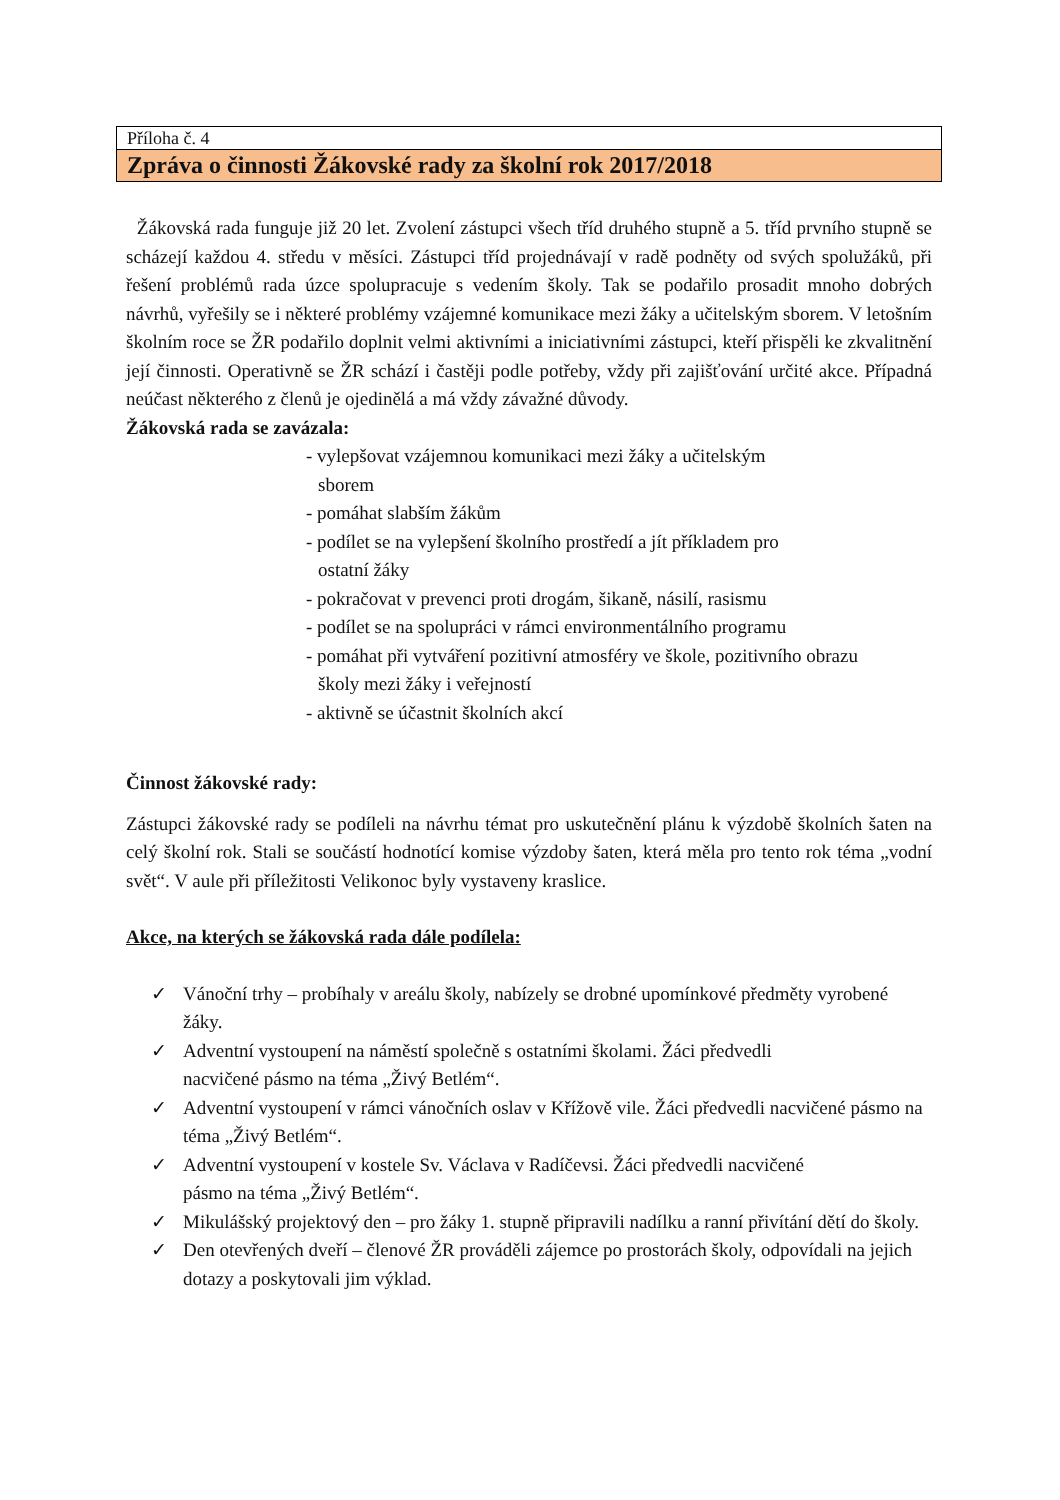Příloha č. 4
Zpráva o činnosti Žákovské rady za školní rok 2017/2018
Žákovská rada funguje již 20 let. Zvolení zástupci všech tříd druhého stupně a 5. tříd prvního stupně se scházejí každou 4. středu v měsíci. Zástupci tříd projednávají v radě podněty od svých spolužáků, při řešení problémů rada úzce spolupracuje s vedením školy. Tak se podařilo prosadit mnoho dobrých návrhů, vyřešily se i některé problémy vzájemné komunikace mezi žáky a učitelským sborem. V letošním školním roce se ŽR podařilo doplnit velmi aktivními a iniciativními zástupci, kteří přispěli ke zkvalitnění její činnosti. Operativně se ŽR schází i častěji podle potřeby, vždy při zajišťování určité akce. Případná neúčast některého z členů je ojedinělá a má vždy závažné důvody.
Žákovská rada se zavázala:
- vylepšovat vzájemnou komunikaci mezi žáky a učitelským
sborem
- pomáhat slabším žákům
- podílet se na vylepšení školního prostředí a jít příkladem pro
ostatní žáky
- pokračovat v prevenci proti drogám, šikaně, násilí, rasismu
- podílet se na spolupráci v rámci environmentálního programu
- pomáhat při vytváření pozitivní atmosféry ve škole, pozitivního obrazu
školy mezi žáky i veřejností
- aktivně se účastnit školních akcí
Činnost žákovské rady:
Zástupci žákovské rady se podíleli na návrhu témat pro uskutečnění plánu k výzdobě školních šaten na celý školní rok. Stali se součástí hodnotící komise výzdoby šaten, která měla pro tento rok téma „vodní svět“. V aule při příležitosti Velikonoc byly vystaveny kraslice.
Akce, na kterých se žákovská rada dále podílela:
✓ Vánoční trhy – probíhaly v areálu školy, nabízely se drobné upomínkové předměty vyrobené žáky.
✓ Adventní vystoupení na náměstí společně s ostatními školami. Žáci předvedli
nacvičené pásmo na téma „Živý Betlém“.
✓ Adventní vystoupení v rámci vánočních oslav v Křížově vile. Žáci předvedli nacvičené pásmo na téma „Živý Betlém“.
✓ Adventní vystoupení v kostele Sv. Václava v Radíčevsi. Žáci předvedli nacvičené
pásmo na téma „Živý Betlém“.
✓ Mikulášský projektový den – pro žáky 1. stupně připravili nadílku a ranní přivítání dětí do školy.
✓ Den otevřených dveří – členové ŽR prováděli zájemce po prostorách školy, odpovídali na jejich dotazy a poskytovali jim výklad.